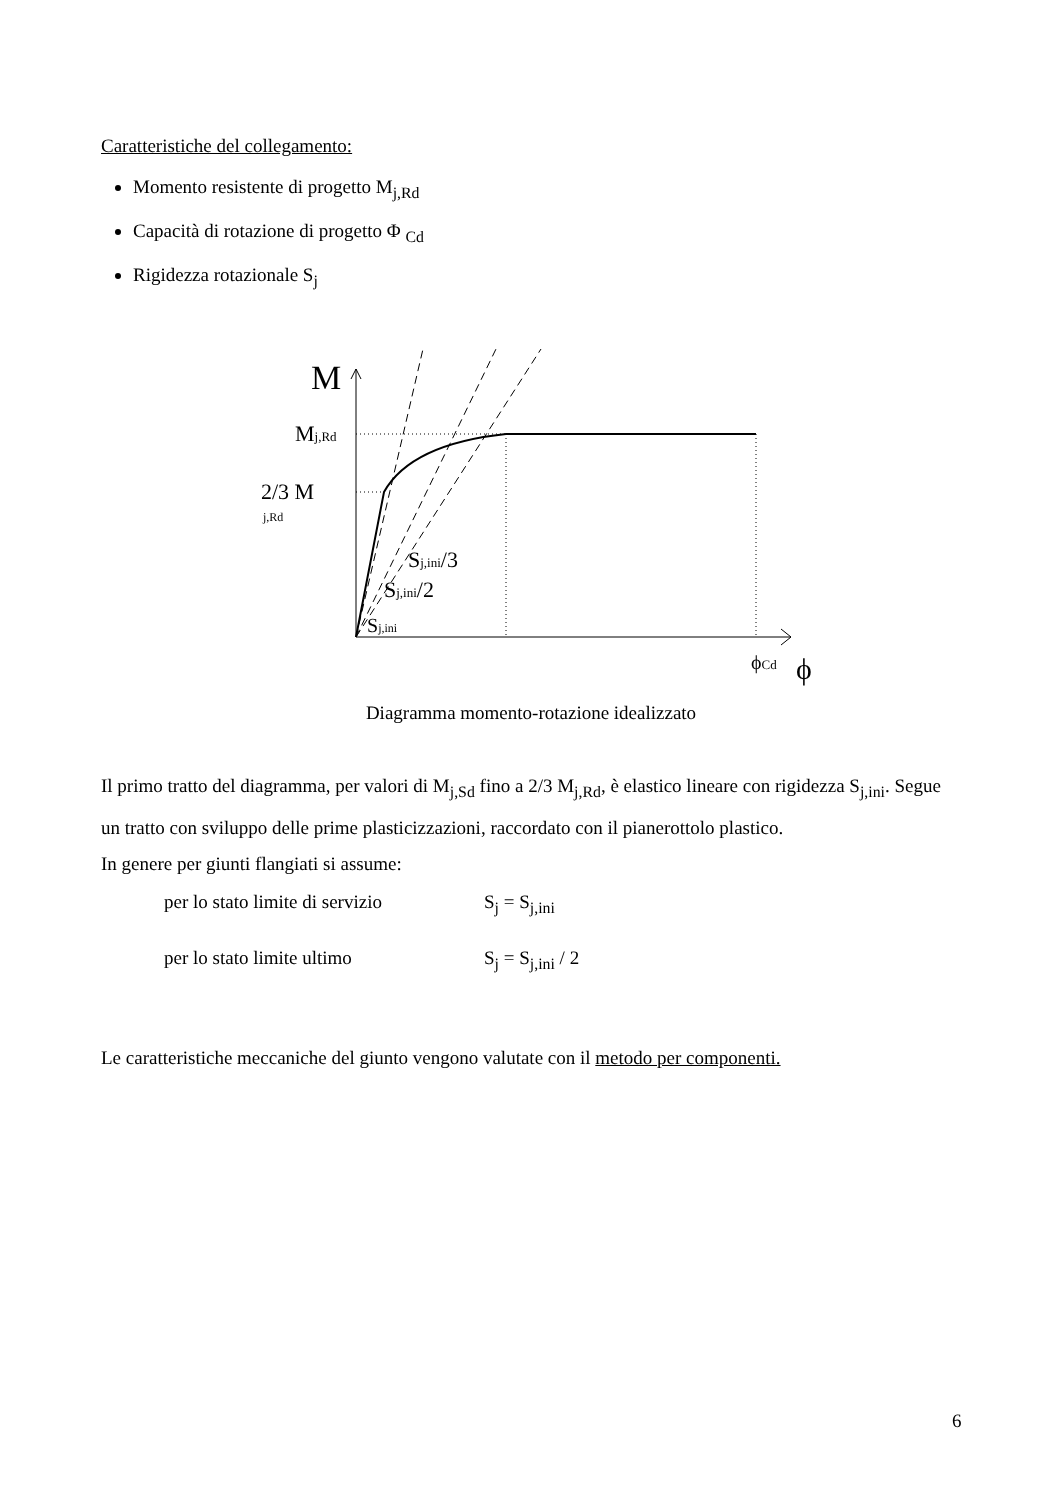Caratteristiche del collegamento:
Momento resistente di progetto M<sub>j,Rd</sub>
Capacità di rotazione di progetto Φ <sub>Cd</sub>
Rigidezza rotazionale S<sub>j</sub>
M
Mj,Rd
2/3 M
j,Rd
Sj,ini/3
Sj,ini/2
Sj,ini
ϕCd
ϕ
Diagramma momento-rotazione idealizzato
Il primo tratto del diagramma, per valori di M<sub>j,Sd</sub> fino a 2/3 M<sub>j,Rd</sub>, è elastico lineare con rigidezza S<sub>j,ini</sub>. Segue un tratto con sviluppo delle prime plasticizzazioni, raccordato con il pianerottolo plastico.
In genere per giunti flangiati si assume:
per lo stato limite di servizio S<sub>j</sub> = S<sub>j,ini</sub>
per lo stato limite ultimo S<sub>j</sub> = S<sub>j,ini</sub> / 2
Le caratteristiche meccaniche del giunto vengono valutate con il metodo per componenti.
6